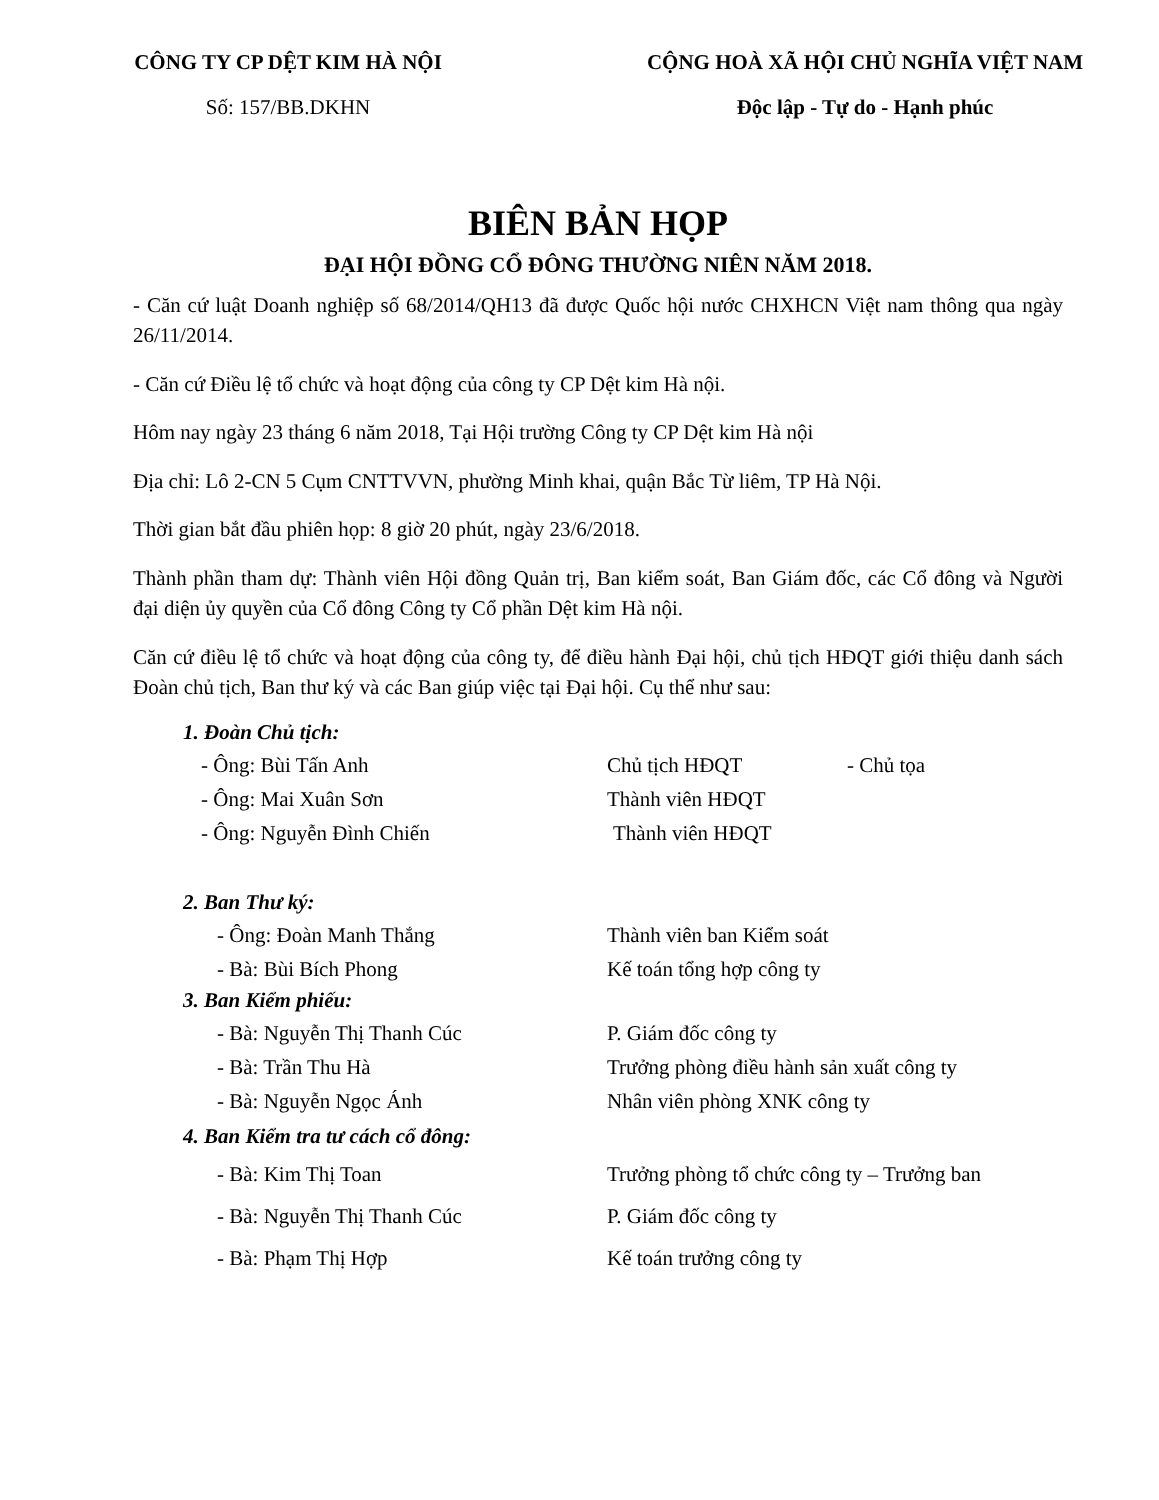CÔNG TY CP DỆT KIM HÀ NỘI
Số: 157/BB.DKHN
CỘNG HOÀ XÃ HỘI CHỦ NGHĨA VIỆT NAM
Độc lập - Tự do - Hạnh phúc
BIÊN BẢN HỌP
ĐẠI HỘI ĐỒNG CỔ ĐÔNG THƯỜNG NIÊN NĂM 2018.
- Căn cứ luật Doanh nghiệp số 68/2014/QH13 đã được Quốc hội nước CHXHCN Việt nam thông qua ngày 26/11/2014.
- Căn cứ Điều lệ tổ chức và hoạt động của công ty CP Dệt kim Hà nội.
Hôm nay ngày 23 tháng 6 năm 2018, Tại Hội trường Công ty CP Dệt kim Hà nội
Địa chỉ: Lô 2-CN 5 Cụm CNTTVVN, phường Minh khai, quận Bắc Từ liêm, TP Hà Nội.
Thời gian bắt đầu phiên họp: 8 giờ 20 phút, ngày 23/6/2018.
Thành phần tham dự: Thành viên Hội đồng Quản trị, Ban kiểm soát, Ban Giám đốc, các Cổ đông và Người đại diện ủy quyền của Cổ đông Công ty Cổ phần Dệt kim Hà nội.
Căn cứ điều lệ tổ chức và hoạt động của công ty, để điều hành Đại hội, chủ tịch HĐQT giới thiệu danh sách Đoàn chủ tịch, Ban thư ký và các Ban giúp việc tại Đại hội. Cụ thể như sau:
1. Đoàn Chủ tịch:
- Ông: Bùi Tấn Anh Chủ tịch HĐQT - Chủ tọa
- Ông: Mai Xuân Sơn Thành viên HĐQT
- Ông: Nguyễn Đình Chiến Thành viên HĐQT
2. Ban Thư ký:
- Ông: Đoàn Manh Thắng Thành viên ban Kiểm soát
- Bà: Bùi Bích Phong Kế toán tổng hợp công ty
3. Ban Kiểm phiếu:
- Bà: Nguyễn Thị Thanh Cúc P. Giám đốc công ty
- Bà: Trần Thu Hà Trưởng phòng điều hành sản xuất công ty
- Bà: Nguyễn Ngọc Ánh Nhân viên phòng XNK công ty
4. Ban Kiểm tra tư cách cổ đông:
- Bà: Kim Thị Toan Trưởng phòng tổ chức công ty – Trưởng ban
- Bà: Nguyễn Thị Thanh Cúc P. Giám đốc công ty
- Bà: Phạm Thị Hợp Kế toán trưởng công ty